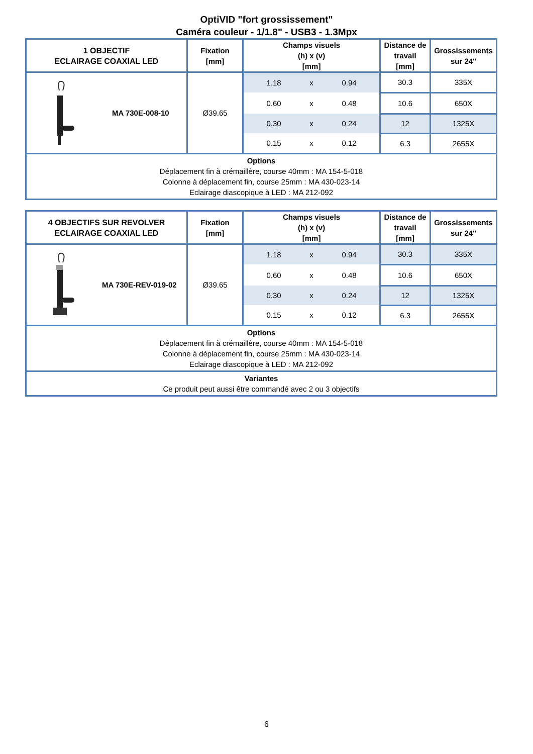OptiVID "fort grossissement"
Caméra couleur - 1/1.8" - USB3 - 1.3Mpx
| 1 OBJECTIF ECLAIRAGE COAXIAL LED | Fixation [mm] | Champs visuels (h) x (v) [mm] | | | Distance de travail [mm] | Grossissements sur 24" |
| --- | --- | --- | --- | --- | --- | --- |
| MA 730E-008-10 | Ø39.65 | 1.18 | x | 0.94 | 30.3 | 335X |
| | | 0.60 | x | 0.48 | 10.6 | 650X |
| | | 0.30 | x | 0.24 | 12 | 1325X |
| | | 0.15 | x | 0.12 | 6.3 | 2655X |
| Options Déplacement fin à crémaillère, course 40mm : MA 154-5-018 Colonne à déplacement fin, course 25mm : MA 430-023-14 Eclairage diascopique à LED : MA 212-092 | | | | | | |
| 4 OBJECTIFS SUR REVOLVER ECLAIRAGE COAXIAL LED | Fixation [mm] | Champs visuels (h) x (v) [mm] | | | Distance de travail [mm] | Grossissements sur 24" |
| --- | --- | --- | --- | --- | --- | --- |
| MA 730E-REV-019-02 | Ø39.65 | 1.18 | x | 0.94 | 30.3 | 335X |
| | | 0.60 | x | 0.48 | 10.6 | 650X |
| | | 0.30 | x | 0.24 | 12 | 1325X |
| | | 0.15 | x | 0.12 | 6.3 | 2655X |
| Options Déplacement fin à crémaillère, course 40mm : MA 154-5-018 Colonne à déplacement fin, course 25mm : MA 430-023-14 Eclairage diascopique à LED : MA 212-092 | | | | | | |
| Variantes Ce produit peut aussi être commandé avec 2 ou 3 objectifs | | | | | | |
6